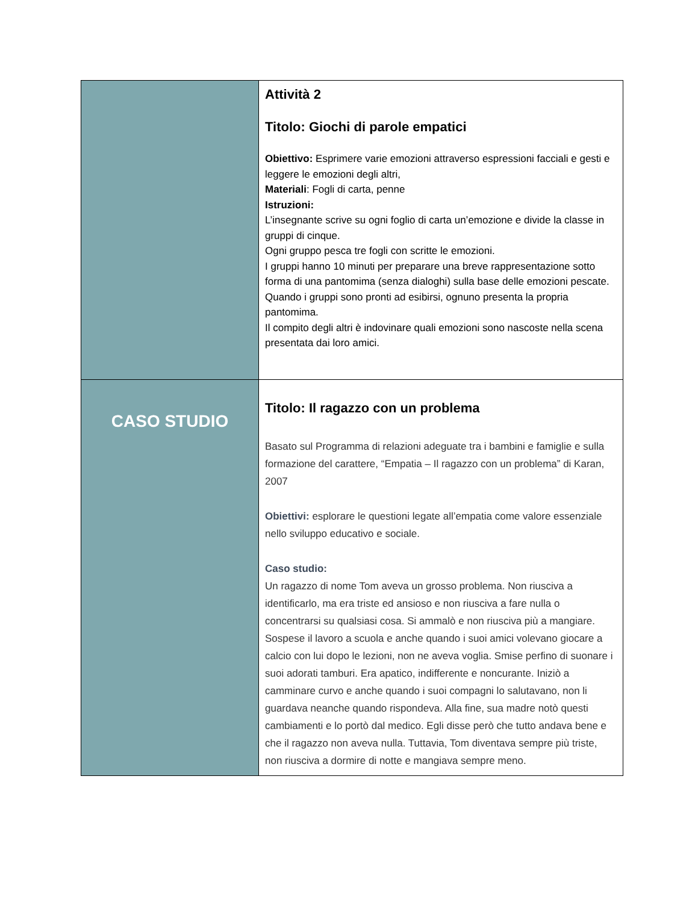| | Attività 2 Titolo: Giochi di parole empatici Obiettivo: Esprimere varie emozioni attraverso espressioni facciali e gesti e leggere le emozioni degli altri, Materiali : Fogli di carta, penne Istruzioni: L’insegnante scrive su ogni foglio di carta un’emozione e divide la classe in gruppi di cinque. Ogni gruppo pesca tre fogli con scritte le emozioni. I gruppi hanno 10 minuti per preparare una breve rappresentazione sotto forma di una pantomima (senza dialoghi) sulla base delle emozioni pescate. Quando i gruppi sono pronti ad esibirsi, ognuno presenta la propria pantomima. Il compito degli altri è indovinare quali emozioni sono nascoste nella scena presentata dai loro amici. |
| CASO STUDIO | Titolo: Il ragazzo con un problema Basato sul Programma di relazioni adeguate tra i bambini e famiglie e sulla formazione del carattere, “Empatia – Il ragazzo con un problema” di Karan, 2007 Obiettivi: esplorare le questioni legate all’empatia come valore essenziale nello sviluppo educativo e sociale. Caso studio: Un ragazzo di nome Tom aveva un grosso problema. Non riusciva a identificarlo, ma era triste ed ansioso e non riusciva a fare nulla o concentrarsi su qualsiasi cosa. Si ammalò e non riusciva più a mangiare. Sospese il lavoro a scuola e anche quando i suoi amici volevano giocare a calcio con lui dopo le lezioni, non ne aveva voglia. Smise perfino di suonare i suoi adorati tamburi. Era apatico, indifferente e noncurante. Iniziò a camminare curvo e anche quando i suoi compagni lo salutavano, non li guardava neanche quando rispondeva. Alla fine, sua madre notò questi cambiamenti e lo portò dal medico. Egli disse però che tutto andava bene e che il ragazzo non aveva nulla. Tuttavia, Tom diventava sempre più triste, non riusciva a dormire di notte e mangiava sempre meno. |